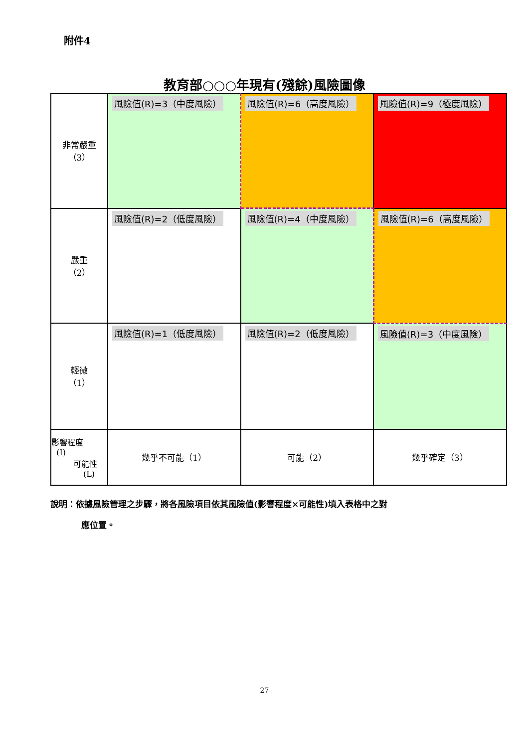附件4
教育部○○○年現有(殘餘)風險圖像
| 非常嚴重 （3） | 風險值(R)=3（中度風險） | 風險值(R)=6（高度風險） | 風險值(R)=9（極度風險） |
| 嚴重 （2） | 風險值(R)=2（低度風險） | 風險值(R)=4（中度風險） | 風險值(R)=6（高度風險） |
| 輕微 （1） | 風險值(R)=1（低度風險） | 風險值(R)=2（低度風險） | 風險值(R)=3（中度風險） |
| 影響程度 (I) 可能性 (L) | 幾乎不可能（1） | 可能（2） | 幾乎確定（3） |
說明：依據風險管理之步驟，將各風險項目依其風險值(影響程度×可能性)填入表格中之對
應位置。
27